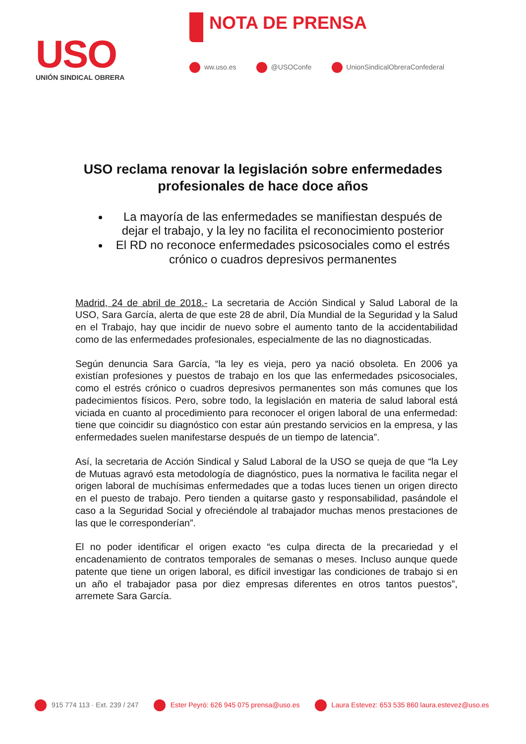USO
UNIÓN SINDICAL OBRERA
NOTA DE PRENSA
ww.uso.es @USOConfe UnionSindicalObreraConfederal
USO reclama renovar la legislación sobre enfermedades profesionales de hace doce años
La mayoría de las enfermedades se manifiestan después de dejar el trabajo, y la ley no facilita el reconocimiento posterior
El RD no reconoce enfermedades psicosociales como el estrés crónico o cuadros depresivos permanentes
Madrid, 24 de abril de 2018.- La secretaria de Acción Sindical y Salud Laboral de la USO, Sara García, alerta de que este 28 de abril, Día Mundial de la Seguridad y la Salud en el Trabajo, hay que incidir de nuevo sobre el aumento tanto de la accidentabilidad como de las enfermedades profesionales, especialmente de las no diagnosticadas.
Según denuncia Sara García, “la ley es vieja, pero ya nació obsoleta. En 2006 ya existían profesiones y puestos de trabajo en los que las enfermedades psicosociales, como el estrés crónico o cuadros depresivos permanentes son más comunes que los padecimientos físicos. Pero, sobre todo, la legislación en materia de salud laboral está viciada en cuanto al procedimiento para reconocer el origen laboral de una enfermedad: tiene que coincidir su diagnóstico con estar aún prestando servicios en la empresa, y las enfermedades suelen manifestarse después de un tiempo de latencia”.
Así, la secretaria de Acción Sindical y Salud Laboral de la USO se queja de que “la Ley de Mutuas agravó esta metodología de diagnóstico, pues la normativa le facilita negar el origen laboral de muchísimas enfermedades que a todas luces tienen un origen directo en el puesto de trabajo. Pero tienden a quitarse gasto y responsabilidad, pasándole el caso a la Seguridad Social y ofreciéndole al trabajador muchas menos prestaciones de las que le corresponderían”.
El no poder identificar el origen exacto “es culpa directa de la precariedad y el encadenamiento de contratos temporales de semanas o meses. Incluso aunque quede patente que tiene un origen laboral, es difícil investigar las condiciones de trabajo si en un año el trabajador pasa por diez empresas diferentes en otros tantos puestos”, arremete Sara García.
915 774 113 · Ext. 239 / 247 Ester Peyró: 626 945 075 prensa@uso.es Laura Estevez: 653 535 860 laura.estevez@uso.es